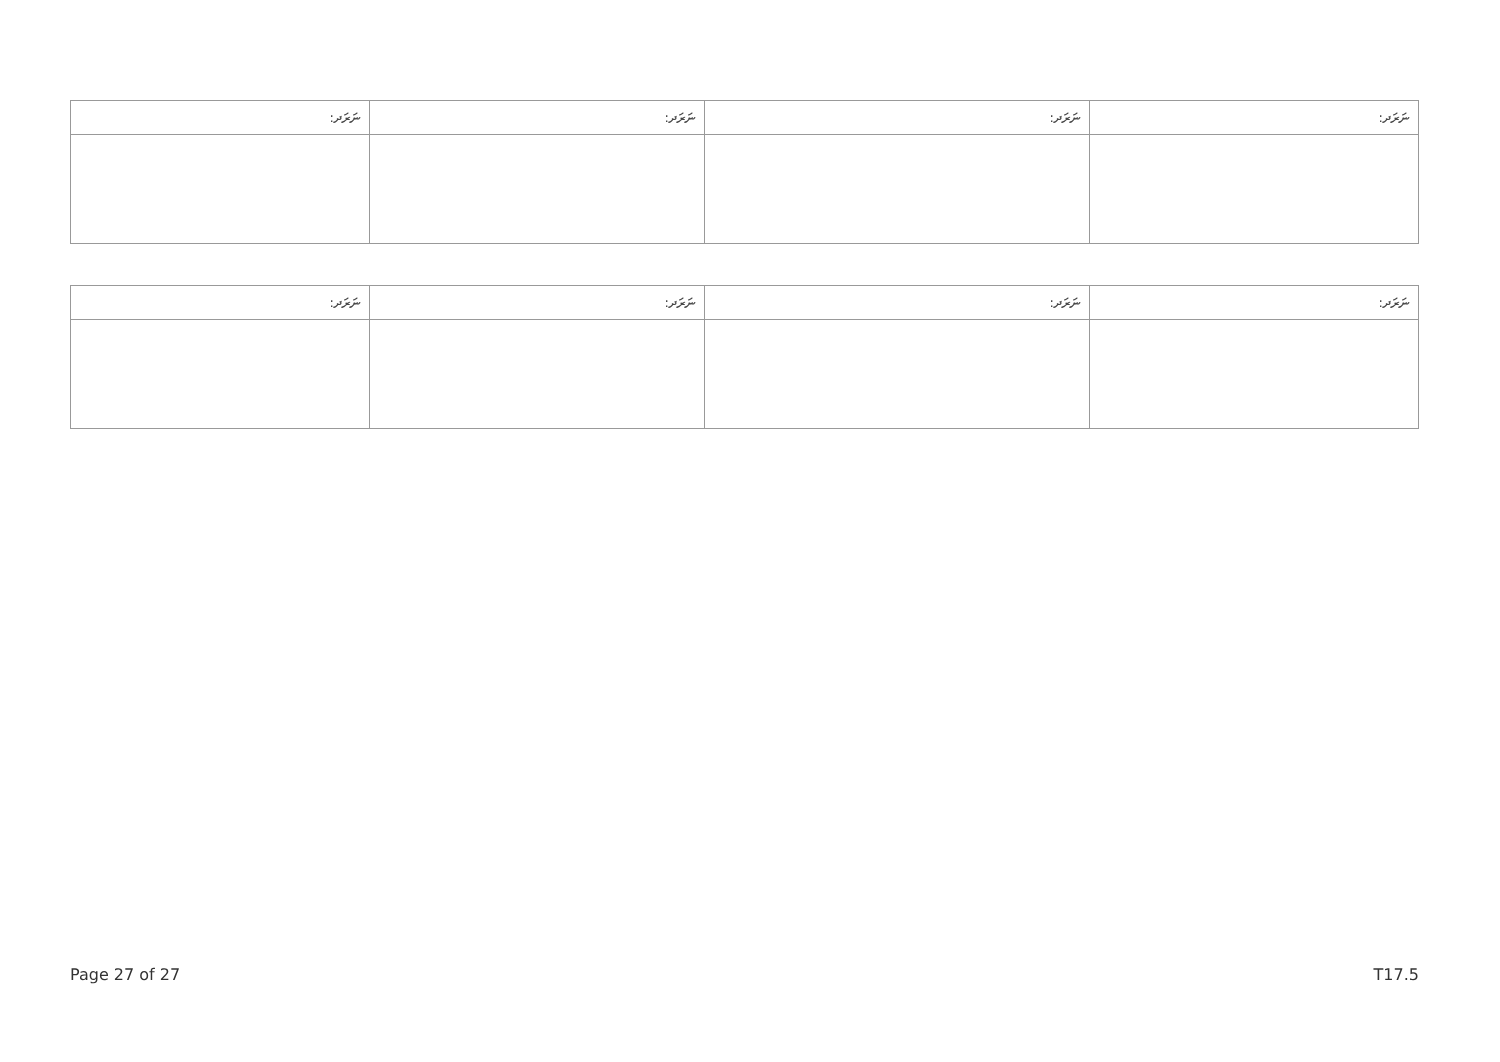| ނަރަދ: | ނަރަދ: | ނަރަދ: | ނަރަދ: |
| --- | --- | --- | --- |
| ނަރަދ: | ނަރަދ: | ނަރަދ: | ނަރަދ: |
| --- | --- | --- | --- |
Page 27 of 27 T17.5